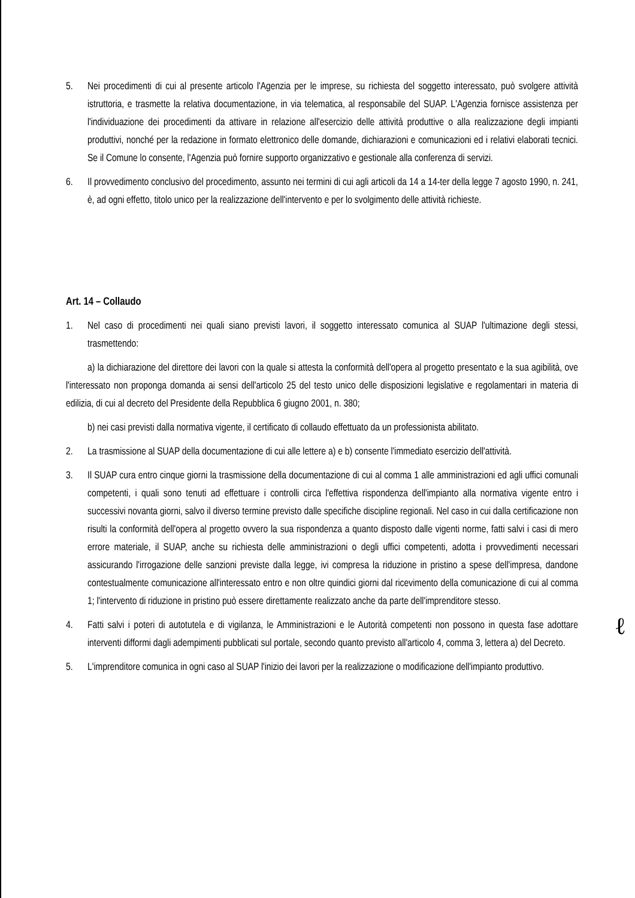5. Nei procedimenti di cui al presente articolo l'Agenzia per le imprese, su richiesta del soggetto interessato, può svolgere attività istruttoria, e trasmette la relativa documentazione, in via telematica, al responsabile del SUAP. L'Agenzia fornisce assistenza per l'individuazione dei procedimenti da attivare in relazione all'esercizio delle attività produttive o alla realizzazione degli impianti produttivi, nonché per la redazione in formato elettronico delle domande, dichiarazioni e comunicazioni ed i relativi elaborati tecnici. Se il Comune lo consente, l'Agenzia può fornire supporto organizzativo e gestionale alla conferenza di servizi.
6. Il provvedimento conclusivo del procedimento, assunto nei termini di cui agli articoli da 14 a 14-ter della legge 7 agosto 1990, n. 241, è, ad ogni effetto, titolo unico per la realizzazione dell'intervento e per lo svolgimento delle attività richieste.
Art. 14 – Collaudo
1. Nel caso di procedimenti nei quali siano previsti lavori, il soggetto interessato comunica al SUAP l'ultimazione degli stessi, trasmettendo:
a) la dichiarazione del direttore dei lavori con la quale si attesta la conformità dell'opera al progetto presentato e la sua agibilità, ove l'interessato non proponga domanda ai sensi dell'articolo 25 del testo unico delle disposizioni legislative e regolamentari in materia di edilizia, di cui al decreto del Presidente della Repubblica 6 giugno 2001, n. 380;
b) nei casi previsti dalla normativa vigente, il certificato di collaudo effettuato da un professionista abilitato.
2. La trasmissione al SUAP della documentazione di cui alle lettere a) e b) consente l'immediato esercizio dell'attività.
3. Il SUAP cura entro cinque giorni la trasmissione della documentazione di cui al comma 1 alle amministrazioni ed agli uffici comunali competenti, i quali sono tenuti ad effettuare i controlli circa l'effettiva rispondenza dell'impianto alla normativa vigente entro i successivi novanta giorni, salvo il diverso termine previsto dalle specifiche discipline regionali. Nel caso in cui dalla certificazione non risulti la conformità dell'opera al progetto ovvero la sua rispondenza a quanto disposto dalle vigenti norme, fatti salvi i casi di mero errore materiale, il SUAP, anche su richiesta delle amministrazioni o degli uffici competenti, adotta i provvedimenti necessari assicurando l'irrogazione delle sanzioni previste dalla legge, ivi compresa la riduzione in pristino a spese dell'impresa, dandone contestualmente comunicazione all'interessato entro e non oltre quindici giorni dal ricevimento della comunicazione di cui al comma 1; l'intervento di riduzione in pristino può essere direttamente realizzato anche da parte dell'imprenditore stesso.
4. Fatti salvi i poteri di autotutela e di vigilanza, le Amministrazioni e le Autorità competenti non possono in questa fase adottare interventi difformi dagli adempimenti pubblicati sul portale, secondo quanto previsto all'articolo 4, comma 3, lettera a) del Decreto.
5. L'imprenditore comunica in ogni caso al SUAP l'inizio dei lavori per la realizzazione o modificazione dell'impianto produttivo.
ℓ